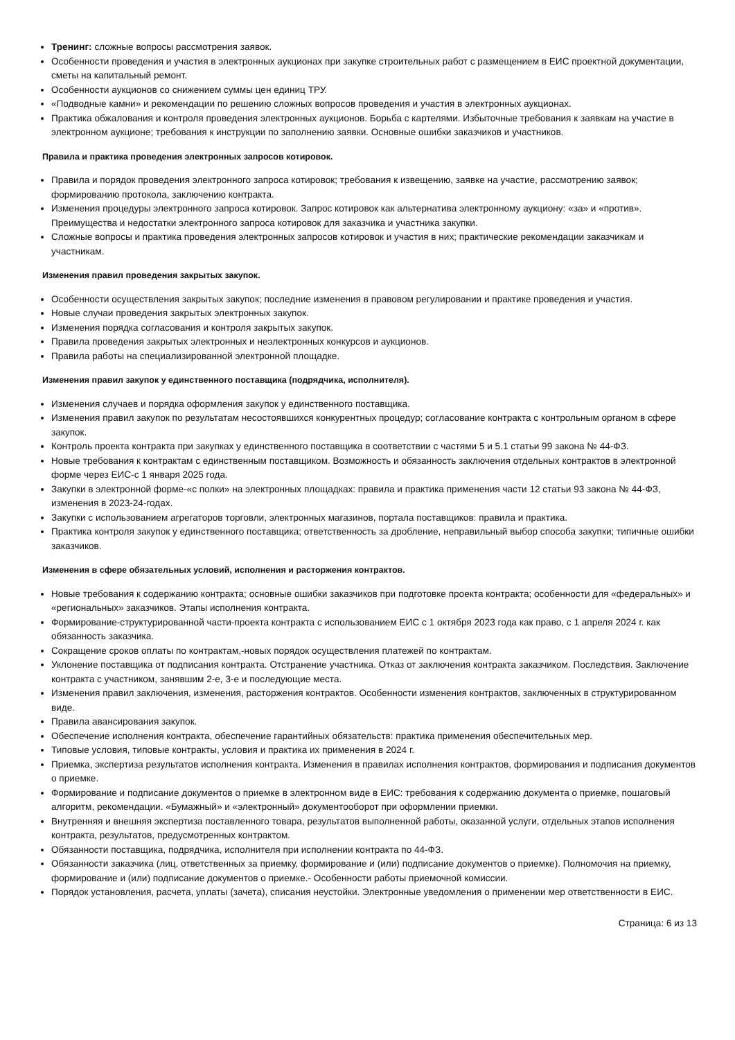Тренинг: сложные вопросы рассмотрения заявок.
Особенности проведения и участия в электронных аукционах при закупке строительных работ с размещением в ЕИС проектной документации, сметы на капитальный ремонт.
Особенности аукционов со снижением суммы цен единиц ТРУ.
«Подводные камни» и рекомендации по решению сложных вопросов проведения и участия в электронных аукционах.
Практика обжалования и контроля проведения электронных аукционов. Борьба с картелями. Избыточные требования к заявкам на участие в электронном аукционе; требования к инструкции по заполнению заявки. Основные ошибки заказчиков и участников.
Правила и практика проведения электронных запросов котировок.
Правила и порядок проведения электронного запроса котировок; требования к извещению, заявке на участие, рассмотрению заявок; формированию протокола, заключению контракта.
Изменения процедуры электронного запроса котировок. Запрос котировок как альтернатива электронному аукциону: «за» и «против». Преимущества и недостатки электронного запроса котировок для заказчика и участника закупки.
Сложные вопросы и практика проведения электронных запросов котировок и участия в них; практические рекомендации заказчикам и участникам.
Изменения правил проведения закрытых закупок.
Особенности осуществления закрытых закупок; последние изменения в правовом регулировании и практике проведения и участия.
Новые случаи проведения закрытых электронных закупок.
Изменения порядка согласования и контроля закрытых закупок.
Правила проведения закрытых электронных и неэлектронных конкурсов и аукционов.
Правила работы на специализированной электронной площадке.
Изменения правил закупок у единственного поставщика (подрядчика, исполнителя).
Изменения случаев и порядка оформления закупок у единственного поставщика.
Изменения правил закупок по результатам несостоявшихся конкурентных процедур; согласование контракта с контрольным органом в сфере закупок.
Контроль проекта контракта при закупках у единственного поставщика в соответствии с частями 5 и 5.1 статьи 99 закона № 44-ФЗ.
Новые требования к контрактам с единственным поставщиком. Возможность и обязанность заключения отдельных контрактов в электронной форме через ЕИС-с 1 января 2025 года.
Закупки в электронной форме-«с полки» на электронных площадках: правила и практика применения части 12 статьи 93 закона № 44-ФЗ, изменения в 2023-24-годах.
Закупки с использованием агрегаторов торговли, электронных магазинов, портала поставщиков: правила и практика.
Практика контроля закупок у единственного поставщика; ответственность за дробление, неправильный выбор способа закупки; типичные ошибки заказчиков.
Изменения в сфере обязательных условий, исполнения и расторжения контрактов.
Новые требования к содержанию контракта; основные ошибки заказчиков при подготовке проекта контракта; особенности для «федеральных» и «региональных» заказчиков. Этапы исполнения контракта.
Формирование-структурированной части-проекта контракта с использованием ЕИС с 1 октября 2023 года как право, с 1 апреля 2024 г. как обязанность заказчика.
Сокращение сроков оплаты по контрактам,-новых порядок осуществления платежей по контрактам.
Уклонение поставщика от подписания контракта. Отстранение участника. Отказ от заключения контракта заказчиком. Последствия. Заключение контракта с участником, занявшим 2-е, 3-е и последующие места.
Изменения правил заключения, изменения, расторжения контрактов. Особенности изменения контрактов, заключенных в структурированном виде.
Правила авансирования закупок.
Обеспечение исполнения контракта, обеспечение гарантийных обязательств: практика применения обеспечительных мер.
Типовые условия, типовые контракты, условия и практика их применения в 2024 г.
Приемка, экспертиза результатов исполнения контракта. Изменения в правилах исполнения контрактов, формирования и подписания документов о приемке.
Формирование и подписание документов о приемке в электронном виде в ЕИС: требования к содержанию документа о приемке, пошаговый алгоритм, рекомендации. «Бумажный» и «электронный» документооборот при оформлении приемки.
Внутренняя и внешняя экспертиза поставленного товара, результатов выполненной работы, оказанной услуги, отдельных этапов исполнения контракта, результатов, предусмотренных контрактом.
Обязанности поставщика, подрядчика, исполнителя при исполнении контракта по 44-ФЗ.
Обязанности заказчика (лиц, ответственных за приемку, формирование и (или) подписание документов о приемке). Полномочия на приемку, формирование и (или) подписание документов о приемке.- Особенности работы приемочной комиссии.
Порядок установления, расчета, уплаты (зачета), списания неустойки. Электронные уведомления о применении мер ответственности в ЕИС.
Страница: 6 из 13